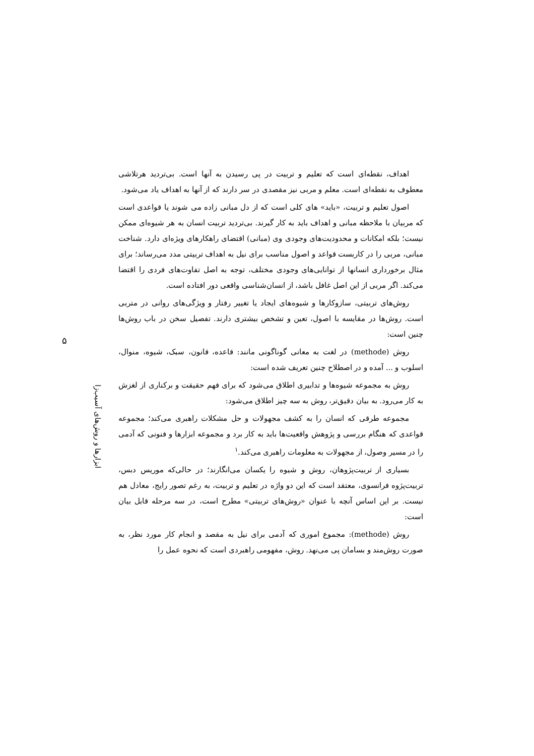۵
ابزارها و روش‌های آسیب‌زا
اهداف، نقطه‌ای است که تعلیم و تربیت در پی رسیدن به آنها است. بی‌تردید هرتلاشی معطوف به نقطه‌ای است. معلم و مربی نیز مقصدی در سر دارند که از آنها به اهداف یاد می‌شود.
اصول تعلیم و تربیت، «باید» های کلی است که از دل مبانی زاده می شوند یا قواعدی است که مربیان با ملاحظه مبانی و اهداف باید به کار گیرند. بی‌تردید تربیت انسان به هر شیوه‌ای ممکن نیست؛ بلکه امکانات و محدودیت‌های وجودی وی (مبانی) اقتضای راهکارهای ویژه‌ای دارد. شناخت مبانی، مربی را در کاربست قواعد و اصول مناسب برای نیل به اهداف تربیتی مدد می‌رساند؛ برای مثال برخورداری انسانها از توانایی‌های وجودی مختلف، توجه به اصل تفاوت‌های فردی را اقتضا می‌کند. اگر مربی از این اصل غافل باشد، از انسان‌شناسی واقعی دور افتاده است.
روش‌های تربیتی، سازوکارها و شیوه‌های ایجاد یا تغییر رفتار و ویژگی‌های روانی در متربی است. روش‌ها در مقایسه با اصول، تعین و تشخص بیشتری دارند. تفصیل سخن در باب روش‌ها چنین است:
روش (methode) در لغت به معانی گوناگونی مانند: قاعده، قانون، سبک، شیوه، منوال، اسلوب و ... آمده و در اصطلاح چنین تعریف شده است:
روش به مجموعه شیوه‌ها و تدابیری اطلاق می‌شود که برای فهم حقیقت و برکناری از لغزش به کار می‌رود. به بیان دقیق‌تر، روش به سه چیز اطلاق می‌شود:
مجموعه طرقی که انسان را به کشف مجهولات و حل مشکلات راهبری می‌کند؛ مجموعه قواعدی که هنگام بررسی و پژوهش واقعیت‌ها باید به کار برد و مجموعه ابزارها و فنونی که آدمی را در مسیر وصول، از مجهولات به معلومات راهبری می‌کند.<sup>۱</sup>
بسیاری از تربیت‌پژوهان، روش و شیوه را یکسان می‌انگارند؛ در حالی‌که موریس دبس، تربیت‌پژوه فرانسوی، معتقد است که این دو واژه در تعلیم و تربیت، به رغم تصور رایج، معادل هم نیست. بر این اساس آنچه با عنوان «روش‌های تربیتی» مطرح است، در سه مرحله قابل بیان است:
روش (methode): مجموع اموری که آدمی برای نیل به مقصد و انجام کار مورد نظر، به صورت روش‌مند و بسامان پی می‌نهد. روش، مفهومی راهبردی است که نحوه عمل را